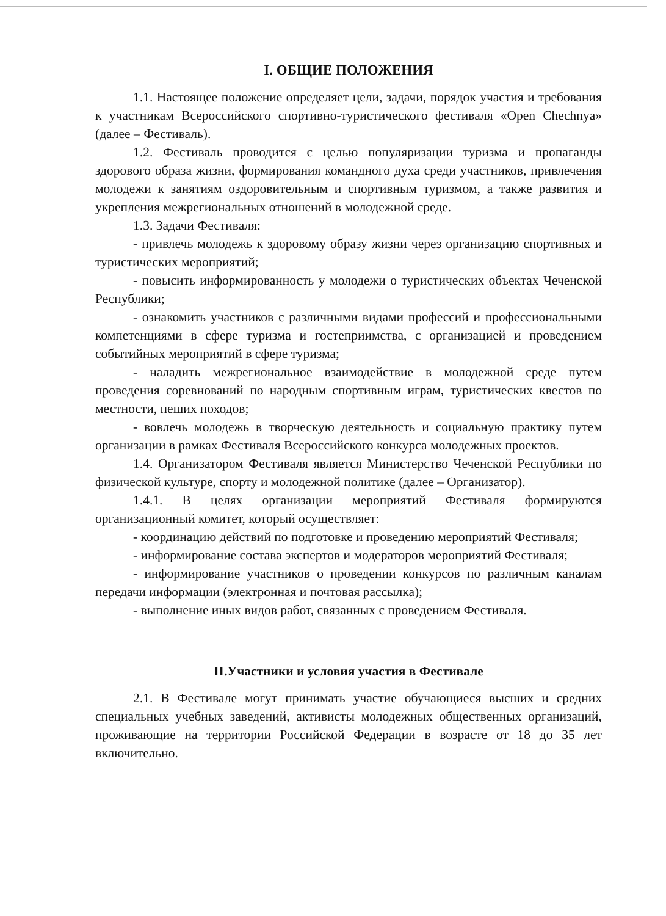I. ОБЩИЕ ПОЛОЖЕНИЯ
1.1. Настоящее положение определяет цели, задачи, порядок участия и требования к участникам Всероссийского спортивно-туристического фестиваля «Open Chechnya» (далее – Фестиваль).
1.2. Фестиваль проводится с целью популяризации туризма и пропаганды здорового образа жизни, формирования командного духа среди участников, привлечения молодежи к занятиям оздоровительным и спортивным туризмом, а также развития и укрепления межрегиональных отношений в молодежной среде.
1.3. Задачи Фестиваля:
- привлечь молодежь к здоровому образу жизни через организацию спортивных и туристических мероприятий;
- повысить информированность у молодежи о туристических объектах Чеченской Республики;
- ознакомить участников с различными видами профессий и профессиональными компетенциями в сфере туризма и гостеприимства, с организацией и проведением событийных мероприятий в сфере туризма;
- наладить межрегиональное взаимодействие в молодежной среде путем проведения соревнований по народным спортивным играм, туристических квестов по местности, пеших походов;
- вовлечь молодежь в творческую деятельность и социальную практику путем организации в рамках Фестиваля Всероссийского конкурса молодежных проектов.
1.4. Организатором Фестиваля является Министерство Чеченской Республики по физической культуре, спорту и молодежной политике (далее – Организатор).
1.4.1. В целях организации мероприятий Фестиваля формируются организационный комитет, который осуществляет:
- координацию действий по подготовке и проведению мероприятий Фестиваля;
- информирование состава экспертов и модераторов мероприятий Фестиваля;
- информирование участников о проведении конкурсов по различным каналам передачи информации (электронная и почтовая рассылка);
- выполнение иных видов работ, связанных с проведением Фестиваля.
II.Участники и условия участия в Фестивале
2.1. В Фестивале могут принимать участие обучающиеся высших и средних специальных учебных заведений, активисты молодежных общественных организаций, проживающие на территории Российской Федерации в возрасте от 18 до 35 лет включительно.